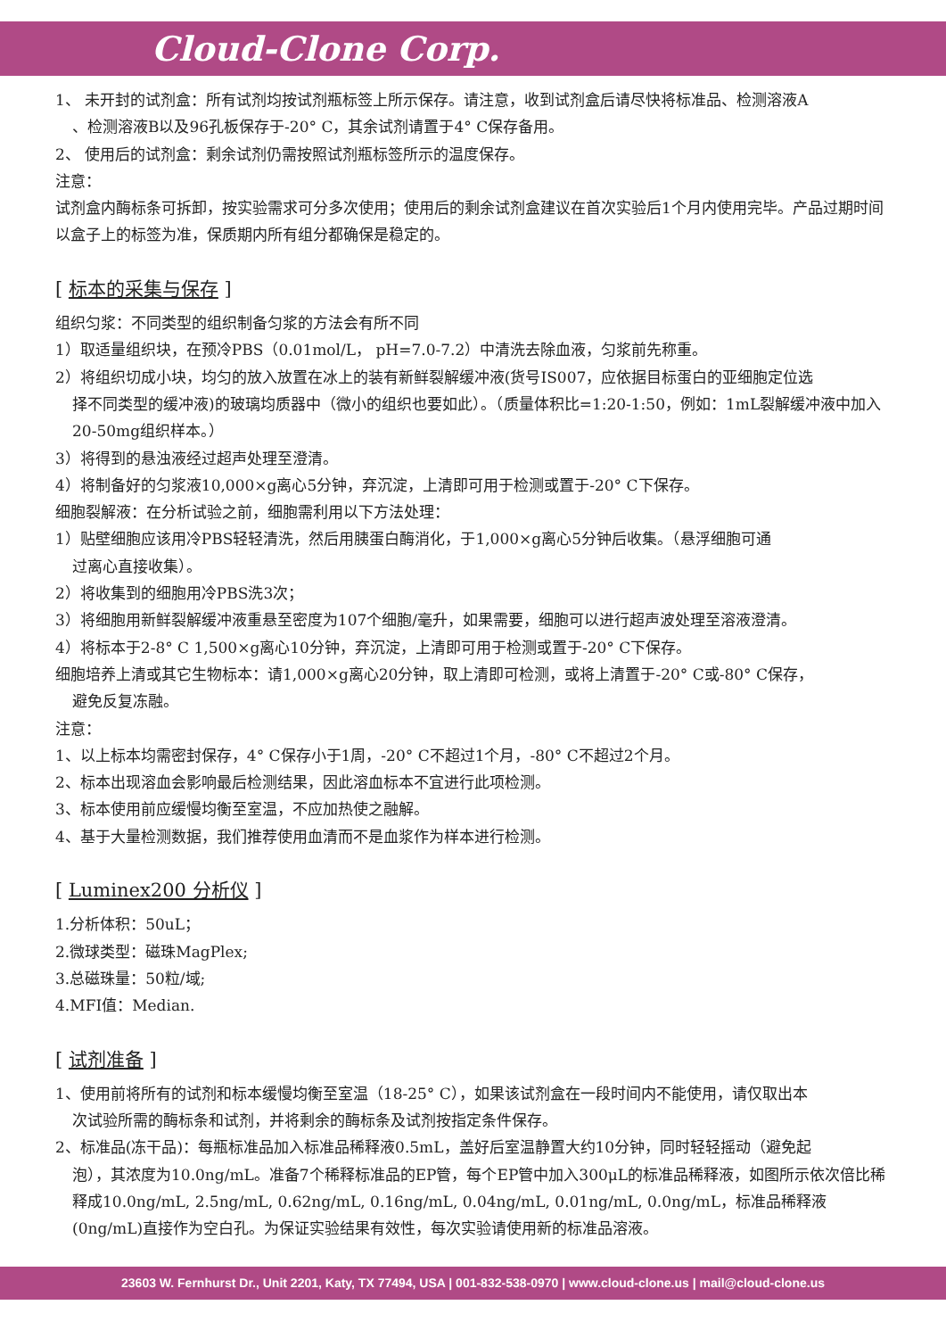Cloud-Clone Corp.
1、 未开封的试剂盒：所有试剂均按试剂瓶标签上所示保存。请注意，收到试剂盒后请尽快将标准品、检测溶液A
、检测溶液B以及96孔板保存于-20° C，其余试剂请置于4° C保存备用。
2、 使用后的试剂盒：剩余试剂仍需按照试剂瓶标签所示的温度保存。
注意：
试剂盒内酶标条可拆卸，按实验需求可分多次使用；使用后的剩余试剂盒建议在首次实验后1个月内使用完毕。产品过期时间以盒子上的标签为准，保质期内所有组分都确保是稳定的。
[ 标本的采集与保存 ]
组织匀浆：不同类型的组织制备匀浆的方法会有所不同
1）取适量组织块，在预冷PBS（0.01mol/L， pH=7.0-7.2）中清洗去除血液，匀浆前先称重。
2）将组织切成小块，均匀的放入放置在冰上的装有新鲜裂解缓冲液(货号IS007，应依据目标蛋白的亚细胞定位选
择不同类型的缓冲液)的玻璃均质器中（微小的组织也要如此）。（质量体积比=1:20-1:50，例如：1mL裂解缓冲液中加入20-50mg组织样本。）
3）将得到的悬浊液经过超声处理至澄清。
4）将制备好的匀浆液10,000×g离心5分钟，弃沉淀，上清即可用于检测或置于-20° C下保存。
细胞裂解液：在分析试验之前，细胞需利用以下方法处理：
1）贴壁细胞应该用冷PBS轻轻清洗，然后用胰蛋白酶消化，于1,000×g离心5分钟后收集。（悬浮细胞可通
过离心直接收集）。
2）将收集到的细胞用冷PBS洗3次；
3）将细胞用新鲜裂解缓冲液重悬至密度为107个细胞/毫升，如果需要，细胞可以进行超声波处理至溶液澄清。
4）将标本于2-8° C 1,500×g离心10分钟，弃沉淀，上清即可用于检测或置于-20° C下保存。
细胞培养上清或其它生物标本：请1,000×g离心20分钟，取上清即可检测，或将上清置于-20° C或-80° C保存，
避免反复冻融。
注意：
1、以上标本均需密封保存，4° C保存小于1周，-20° C不超过1个月，-80° C不超过2个月。
2、标本出现溶血会影响最后检测结果，因此溶血标本不宜进行此项检测。
3、标本使用前应缓慢均衡至室温，不应加热使之融解。
4、基于大量检测数据，我们推荐使用血清而不是血浆作为样本进行检测。
[ Luminex200 分析仪 ]
1.分析体积：50uL；
2.微球类型：磁珠MagPlex;
3.总磁珠量：50粒/域;
4.MFI值：Median.
[ 试剂准备 ]
1、使用前将所有的试剂和标本缓慢均衡至室温（18-25° C），如果该试剂盒在一段时间内不能使用，请仅取出本
次试验所需的酶标条和试剂，并将剩余的酶标条及试剂按指定条件保存。
2、标准品(冻干品)：每瓶标准品加入标准品稀释液0.5mL，盖好后室温静置大约10分钟，同时轻轻摇动（避免起
泡），其浓度为10.0ng/mL。准备7个稀释标准品的EP管，每个EP管中加入300μL的标准品稀释液，如图所示依次倍比稀释成10.0ng/mL, 2.5ng/mL, 0.62ng/mL, 0.16ng/mL, 0.04ng/mL, 0.01ng/mL, 0.0ng/mL，标准品稀释液(0ng/mL)直接作为空白孔。为保证实验结果有效性，每次实验请使用新的标准品溶液。
23603 W. Fernhurst Dr., Unit 2201, Katy, TX 77494, USA | 001-832-538-0970 | www.cloud-clone.us | mail@cloud-clone.us